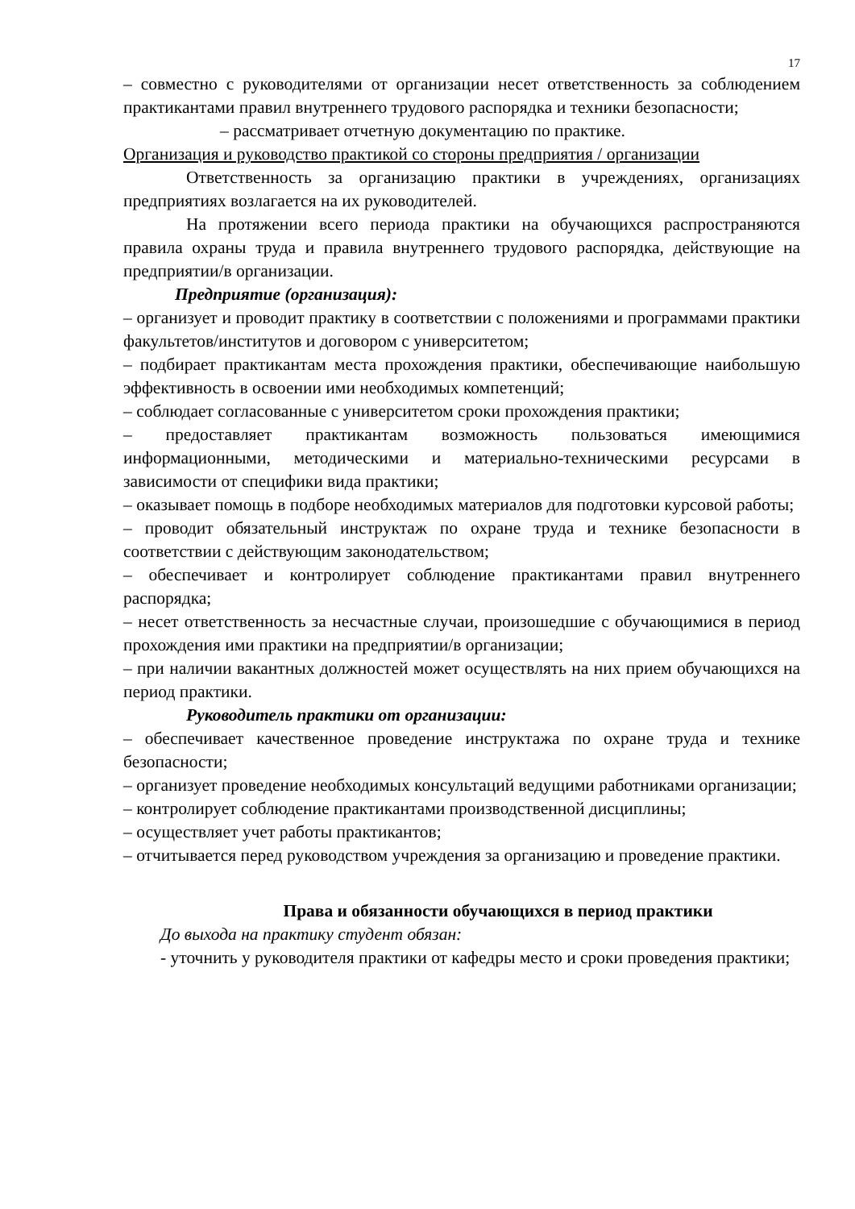17
– совместно с руководителями от организации несет ответственность за соблюдением практикантами правил внутреннего трудового распорядка и техники безопасности;
– рассматривает отчетную документацию по практике.
Организация и руководство практикой со стороны предприятия / организации
Ответственность за организацию практики в учреждениях, организациях предприятиях возлагается на их руководителей.
На протяжении всего периода практики на обучающихся распространяются правила охраны труда и правила внутреннего трудового распорядка, действующие на предприятии/в организации.
Предприятие (организация):
– организует и проводит практику в соответствии с положениями и программами практики факультетов/институтов и договором с университетом;
– подбирает практикантам места прохождения практики, обеспечивающие наибольшую эффективность в освоении ими необходимых компетенций;
– соблюдает согласованные с университетом сроки прохождения практики;
– предоставляет практикантам возможность пользоваться имеющимися информационными, методическими и материально-техническими ресурсами в зависимости от специфики вида практики;
– оказывает помощь в подборе необходимых материалов для подготовки курсовой работы;
– проводит обязательный инструктаж по охране труда и технике безопасности в соответствии с действующим законодательством;
– обеспечивает и контролирует соблюдение практикантами правил внутреннего распорядка;
– несет ответственность за несчастные случаи, произошедшие с обучающимися в период прохождения ими практики на предприятии/в организации;
– при наличии вакантных должностей может осуществлять на них прием обучающихся на период практики.
Руководитель практики от организации:
– обеспечивает качественное проведение инструктажа по охране труда и технике безопасности;
– организует проведение необходимых консультаций ведущими работниками организации;
– контролирует соблюдение практикантами производственной дисциплины;
– осуществляет учет работы практикантов;
– отчитывается перед руководством учреждения за организацию и проведение практики.
Права и обязанности обучающихся в период практики
До выхода на практику студент обязан:
- уточнить у руководителя практики от кафедры место и сроки проведения практики;